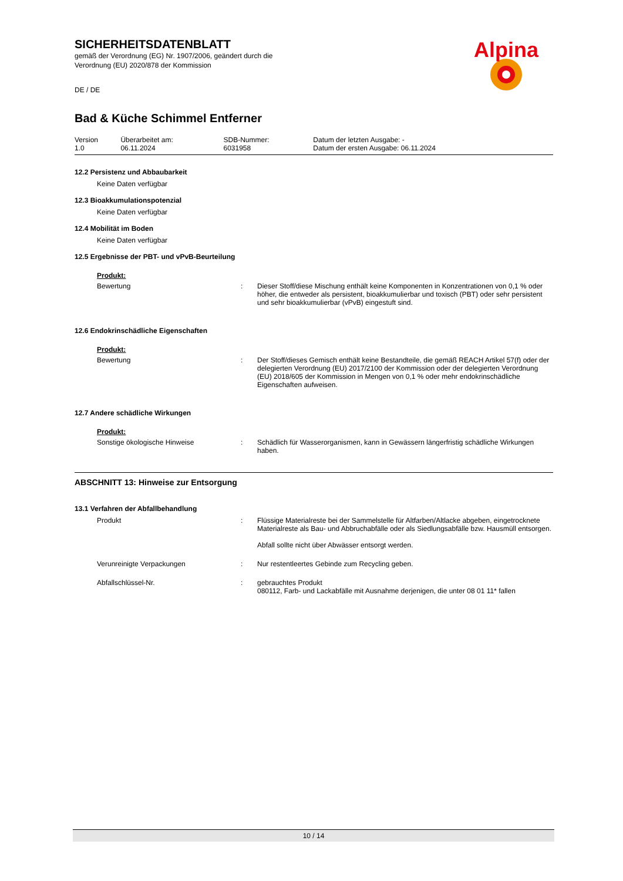Alpina
SICHERHEITSDATENBLATT
gemäß der Verordnung (EG) Nr. 1907/2006, geändert durch die
Verordnung (EU) 2020/878 der Kommission
DE / DE
Bad & Küche Schimmel Entferner
| Version 1.0 | Überarbeitet am: 06.11.2024 | SDB-Nummer: 6031958 | Datum der letzten Ausgabe: - Datum der ersten Ausgabe: 06.11.2024 |
12.2 Persistenz und Abbaubarkeit
Keine Daten verfügbar
12.3 Bioakkumulationspotenzial
Keine Daten verfügbar
12.4 Mobilität im Boden
Keine Daten verfügbar
12.5 Ergebnisse der PBT- und vPvB-Beurteilung
Produkt:
| Bewertung | : | Dieser Stoff/diese Mischung enthält keine Komponenten in Konzentrationen von 0,1 % oder höher, die entweder als persistent, bioakkumulierbar und toxisch (PBT) oder sehr persistent und sehr bioakkumulierbar (vPvB) eingestuft sind. |
12.6 Endokrinschädliche Eigenschaften
Produkt:
| Bewertung | : | Der Stoff/dieses Gemisch enthält keine Bestandteile, die gemäß REACH Artikel 57(f) oder der delegierten Verordnung (EU) 2017/2100 der Kommission oder der delegierten Verordnung (EU) 2018/605 der Kommission in Mengen von 0,1 % oder mehr endokrinschädliche Eigenschaften aufweisen. |
12.7 Andere schädliche Wirkungen
Produkt:
| Sonstige ökologische Hinweise | : | Schädlich für Wasserorganismen, kann in Gewässern längerfristig schädliche Wirkungen haben. |
ABSCHNITT 13: Hinweise zur Entsorgung
13.1 Verfahren der Abfallbehandlung
| Produkt | : | Flüssige Materialreste bei der Sammelstelle für Altfarben/Altlacke abgeben, eingetrocknete Materialreste als Bau- und Abbruchabfälle oder als Siedlungsabfälle bzw. Hausmüll entsorgen. Abfall sollte nicht über Abwässer entsorgt werden. |
| Verunreinigte Verpackungen | : | Nur restentleertes Gebinde zum Recycling geben. |
| Abfallschlüssel-Nr. | : | gebrauchtes Produkt 080112, Farb- und Lackabfälle mit Ausnahme derjenigen, die unter 08 01 11* fallen |
10 / 14